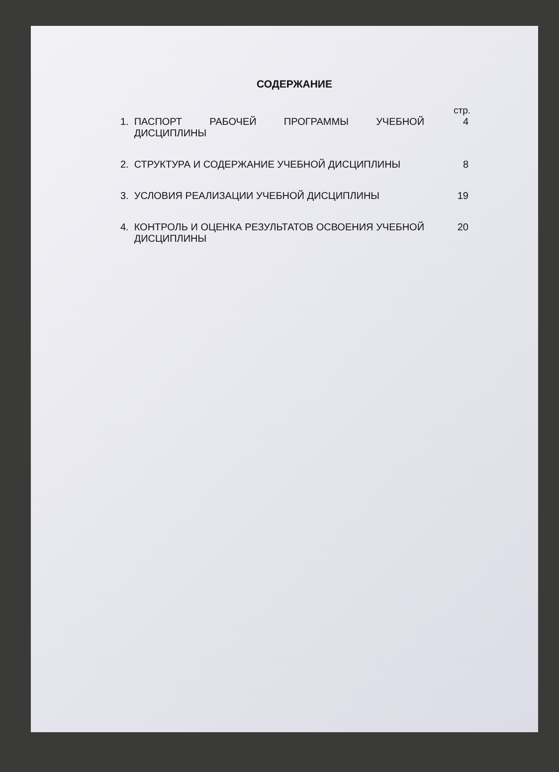СОДЕРЖАНИЕ
стр.
1. ПАСПОРТ РАБОЧЕЙ ПРОГРАММЫ УЧЕБНОЙ ДИСЦИПЛИНЫ 4
2. СТРУКТУРА И СОДЕРЖАНИЕ УЧЕБНОЙ ДИСЦИПЛИНЫ 8
3. УСЛОВИЯ РЕАЛИЗАЦИИ УЧЕБНОЙ ДИСЦИПЛИНЫ 19
4. КОНТРОЛЬ И ОЦЕНКА РЕЗУЛЬТАТОВ ОСВОЕНИЯ УЧЕБНОЙ ДИСЦИПЛИНЫ
20